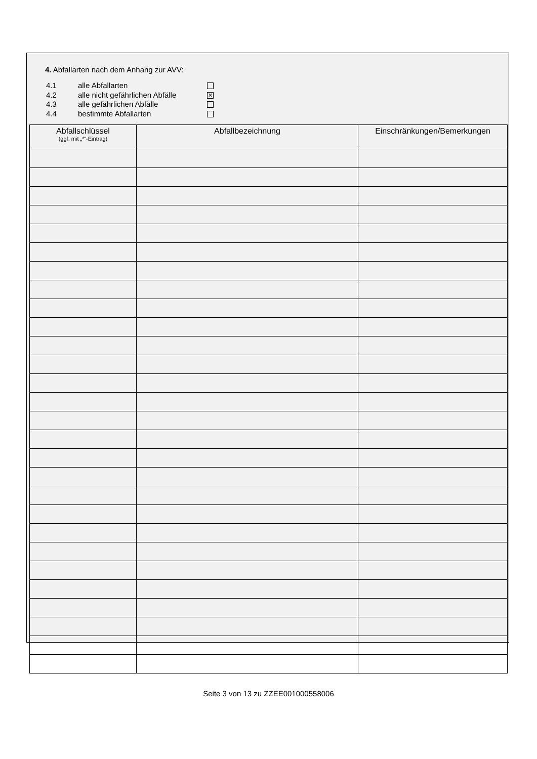4. Abfallarten nach dem Anhang zur AVV:
4.1 alle Abfallarten
4.2 alle nicht gefährlichen Abfälle ✕
4.3 alle gefährlichen Abfälle
4.4 bestimmte Abfallarten
| Abfallschlüssel (ggf. mit „*“-Eintrag) | Abfallbezeichnung | Einschränkungen/Bemerkungen |
| --- | --- | --- |
Seite 3 von 13 zu ZZEE001000558006